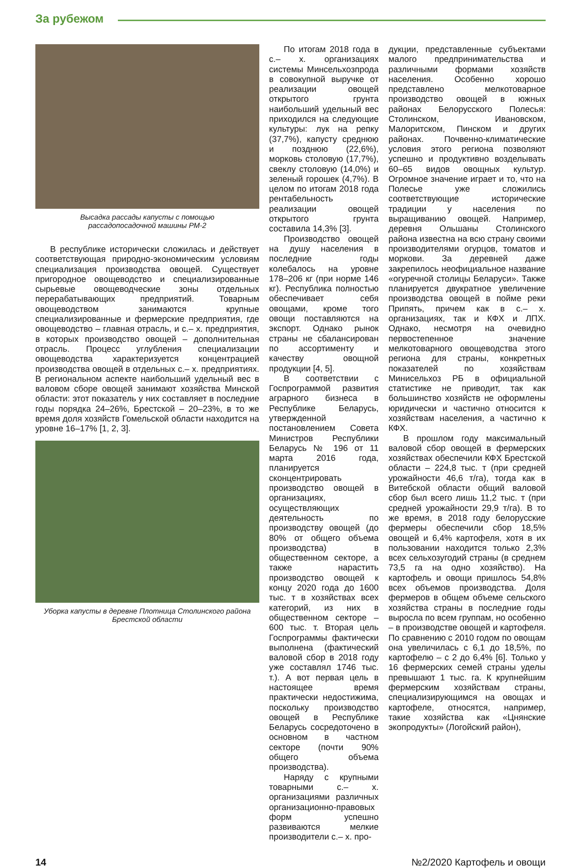За рубежом
Высадка рассады капусты с помощью
рассадопосадочной машины РМ-2
В республике исторически сложилась и действует соответствующая природно-экономическим условиям специализация производства овощей. Существует пригородное овощеводство и специализированные сырьевые овощеводческие зоны отдельных перерабатывающих предприятий. Товарным овощеводством занимаются крупные специализированные и фермерские предприятия, где овощеводство – главная отрасль, и с.– х. предприятия, в которых производство овощей – дополнительная отрасль. Процесс углубления специализации овощеводства характеризуется концентрацией производства овощей в отдельных с.– х. предприятиях. В региональном аспекте наибольший удельный вес в валовом сборе овощей занимают хозяйства Минской области: этот показатель у них составляет в последние годы порядка 24–26%, Брестской – 20–23%, в то же время доля хозяйств Гомельской области находится на уровне 16–17% [1, 2, 3].
Уборка капусты в деревне Плотница Столинского района
Брестской области
По итогам 2018 года в с.– х. организациях системы Минсельхозпрода в совокупной выручке от реализации овощей открытого грунта наибольший удельный вес приходился на следующие культуры: лук на репку (37,7%), капусту среднюю и позднюю (22,6%), морковь столовую (17,7%), свеклу столовую (14,0%) и зеленый горошек (4,7%). В целом по итогам 2018 года рентабельность реализации овощей открытого грунта составила 14,3% [3].
Производство овощей на душу населения в последние годы колебалось на уровне 178–206 кг (при норме 146 кг). Республика полностью обеспечивает себя овощами, кроме того овощи поставляются на экспорт. Однако рынок страны не сбалансирован по ассортименту и качеству овощной продукции [4, 5].
В соответствии с Госпрограммой развития аграрного бизнеса в Республике Беларусь, утвержденной постановлением Совета Министров Республики Беларусь № 196 от 11 марта 2016 года, планируется сконцентрировать производство овощей в организациях, осуществляющих деятельность по производству овощей (до 80% от общего объема производства) в общественном секторе, а также нарастить производство овощей к концу 2020 года до 1600 тыс. т в хозяйствах всех категорий, из них в общественном секторе – 600 тыс. т. Вторая цель Госпрограммы фактически выполнена (фактический валовой сбор в 2018 году уже составлял 1746 тыс. т.). А вот первая цель в настоящее время практически недостижима, поскольку производство овощей в Республике Беларусь сосредоточено в основном в частном секторе (почти 90% общего объема производства).
Наряду с крупными товарными с.– х. организациями различных организационно-правовых форм успешно развиваются мелкие производители с.– х. про-
дукции, представленные субъектами малого предпринимательства и различными формами хозяйств населения. Особенно хорошо представлено мелкотоварное производство овощей в южных районах Белорусского Полесья: Столинском, Ивановском, Малоритском, Пинском и других районах. Почвенно-климатические условия этого региона позволяют успешно и продуктивно возделывать 60–65 видов овощных культур. Огромное значение играет и то, что на Полесье уже сложились соответствующие исторические традиции у населения по выращиванию овощей. Например, деревня Ольшаны Столинского района известна на всю страну своими производителями огурцов, томатов и моркови. За деревней даже закрепилось неофициальное название «огуречной столицы Беларуси». Также планируется двукратное увеличение производства овощей в пойме реки Припять, причем как в с.– х. организациях, так и КФХ и ЛПХ. Однако, несмотря на очевидно первостепенное значение мелкотоварного овощеводства этого региона для страны, конкретных показателей по хозяйствам Минисельхоз РБ в официальной статистике не приводит, так как большинство хозяйств не оформлены юридически и частично относится к хозяйствам населения, а частично к КФХ.
В прошлом году максимальный валовой сбор овощей в фермерских хозяйствах обеспечили КФХ Брестской области – 224,8 тыс. т (при средней урожайности 46,6 т/га), тогда как в Витебской области общий валовой сбор был всего лишь 11,2 тыс. т (при средней урожайности 29,9 т/га). В то же время, в 2018 году белорусские фермеры обеспечили сбор 18,5% овощей и 6,4% картофеля, хотя в их пользовании находится только 2,3% всех сельхозугодий страны (в среднем 73,5 га на одно хозяйство). На картофель и овощи пришлось 54,8% всех объемов производства. Доля фермеров в общем объеме сельского хозяйства страны в последние годы выросла по всем группам, но особенно – в производстве овощей и картофеля. По сравнению с 2010 годом по овощам она увеличилась с 6,1 до 18,5%, по картофелю – с 2 до 6,4% [6]. Только у 16 фермерских семей страны уделы превышают 1 тыс. га. К крупнейшим фермерским хозяйствам страны, специализирующимся на овощах и картофеле, относятся, например, такие хозяйства как «Цнянские экопродукты» (Логойский район),
14 №2/2020 Картофель и овощи